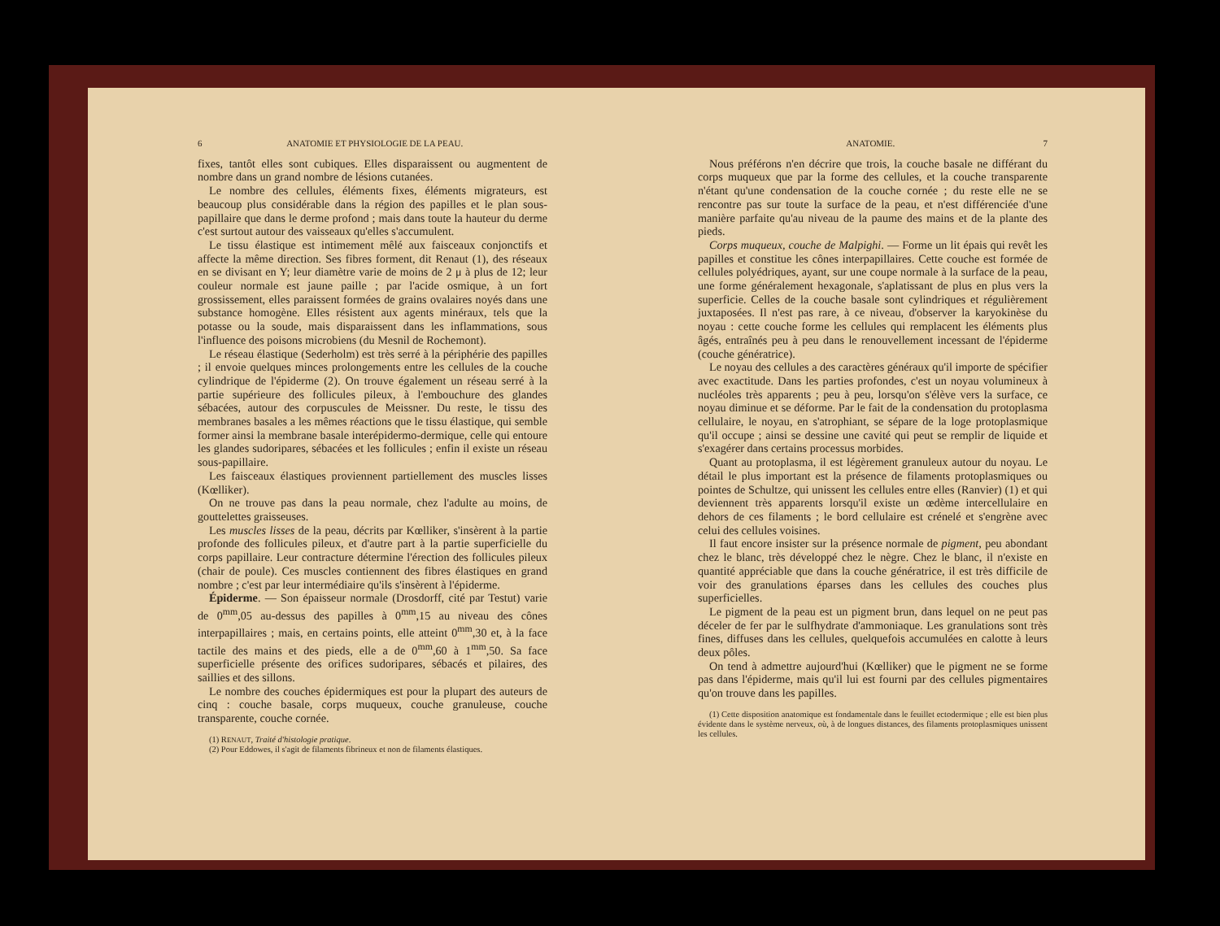6 ANATOMIE ET PHYSIOLOGIE DE LA PEAU.
fixes, tantôt elles sont cubiques. Elles disparaissent ou augmentent de nombre dans un grand nombre de lésions cutanées.
Le nombre des cellules, éléments fixes, éléments migrateurs, est beaucoup plus considérable dans la région des papilles et le plan sous-papillaire que dans le derme profond ; mais dans toute la hauteur du derme c'est surtout autour des vaisseaux qu'elles s'accumulent.
Le tissu élastique est intimement mêlé aux faisceaux conjonctifs et affecte la même direction. Ses fibres forment, dit Renaut (1), des réseaux en se divisant en Y; leur diamètre varie de moins de 2 μ à plus de 12; leur couleur normale est jaune paille ; par l'acide osmique, à un fort grossissement, elles paraissent formées de grains ovalaires noyés dans une substance homogène. Elles résistent aux agents minéraux, tels que la potasse ou la soude, mais disparaissent dans les inflammations, sous l'influence des poisons microbiens (du Mesnil de Rochemont).
Le réseau élastique (Sederholm) est très serré à la périphérie des papilles ; il envoie quelques minces prolongements entre les cellules de la couche cylindrique de l'épiderme (2). On trouve également un réseau serré à la partie supérieure des follicules pileux, à l'embouchure des glandes sébacées, autour des corpuscules de Meissner. Du reste, le tissu des membranes basales a les mêmes réactions que le tissu élastique, qui semble former ainsi la membrane basale interépidermo-dermique, celle qui entoure les glandes sudoripares, sébacées et les follicules ; enfin il existe un réseau sous-papillaire.
Les faisceaux élastiques proviennent partiellement des muscles lisses (Kœlliker).
On ne trouve pas dans la peau normale, chez l'adulte au moins, de gouttelettes graisseuses.
Les muscles lisses de la peau, décrits par Kœlliker, s'insèrent à la partie profonde des follicules pileux, et d'autre part à la partie superficielle du corps papillaire. Leur contracture détermine l'érection des follicules pileux (chair de poule). Ces muscles contiennent des fibres élastiques en grand nombre ; c'est par leur intermédiaire qu'ils s'insèrent à l'épiderme.
Épiderme. — Son épaisseur normale (Drosdorff, cité par Testut) varie de 0<sup>mm</sup>,05 au-dessus des papilles à 0<sup>mm</sup>,15 au niveau des cônes interpapillaires ; mais, en certains points, elle atteint 0<sup>mm</sup>,30 et, à la face tactile des mains et des pieds, elle a de 0<sup>mm</sup>,60 à 1<sup>mm</sup>,50. Sa face superficielle présente des orifices sudoripares, sébacés et pilaires, des saillies et des sillons.
Le nombre des couches épidermiques est pour la plupart des auteurs de cinq : couche basale, corps muqueux, couche granuleuse, couche transparente, couche cornée.
(1) RENAUT, Traité d'histologie pratique.
(2) Pour Eddowes, il s'agit de filaments fibrineux et non de filaments élastiques.
ANATOMIE. 7
Nous préférons n'en décrire que trois, la couche basale ne différant du corps muqueux que par la forme des cellules, et la couche transparente n'étant qu'une condensation de la couche cornée ; du reste elle ne se rencontre pas sur toute la surface de la peau, et n'est différenciée d'une manière parfaite qu'au niveau de la paume des mains et de la plante des pieds.
Corps muqueux, couche de Malpighi. — Forme un lit épais qui revêt les papilles et constitue les cônes interpapillaires. Cette couche est formée de cellules polyédriques, ayant, sur une coupe normale à la surface de la peau, une forme généralement hexagonale, s'aplatissant de plus en plus vers la superficie. Celles de la couche basale sont cylindriques et régulièrement juxtaposées. Il n'est pas rare, à ce niveau, d'observer la karyokinèse du noyau : cette couche forme les cellules qui remplacent les éléments plus âgés, entraînés peu à peu dans le renouvellement incessant de l'épiderme (couche génératrice).
Le noyau des cellules a des caractères généraux qu'il importe de spécifier avec exactitude. Dans les parties profondes, c'est un noyau volumineux à nucléoles très apparents ; peu à peu, lorsqu'on s'élève vers la surface, ce noyau diminue et se déforme. Par le fait de la condensation du protoplasma cellulaire, le noyau, en s'atrophiant, se sépare de la loge protoplasmique qu'il occupe ; ainsi se dessine une cavité qui peut se remplir de liquide et s'exagérer dans certains processus morbides.
Quant au protoplasma, il est légèrement granuleux autour du noyau. Le détail le plus important est la présence de filaments protoplasmiques ou pointes de Schultze, qui unissent les cellules entre elles (Ranvier) (1) et qui deviennent très apparents lorsqu'il existe un œdème intercellulaire en dehors de ces filaments ; le bord cellulaire est crénelé et s'engrène avec celui des cellules voisines.
Il faut encore insister sur la présence normale de pigment, peu abondant chez le blanc, très développé chez le nègre. Chez le blanc, il n'existe en quantité appréciable que dans la couche génératrice, il est très difficile de voir des granulations éparses dans les cellules des couches plus superficielles.
Le pigment de la peau est un pigment brun, dans lequel on ne peut pas déceler de fer par le sulfhydrate d'ammoniaque. Les granulations sont très fines, diffuses dans les cellules, quelquefois accumulées en calotte à leurs deux pôles.
On tend à admettre aujourd'hui (Kœlliker) que le pigment ne se forme pas dans l'épiderme, mais qu'il lui est fourni par des cellules pigmentaires qu'on trouve dans les papilles.
(1) Cette disposition anatomique est fondamentale dans le feuillet ectodermique ; elle est bien plus évidente dans le système nerveux, où, à de longues distances, des filaments protoplasmiques unissent les cellules.